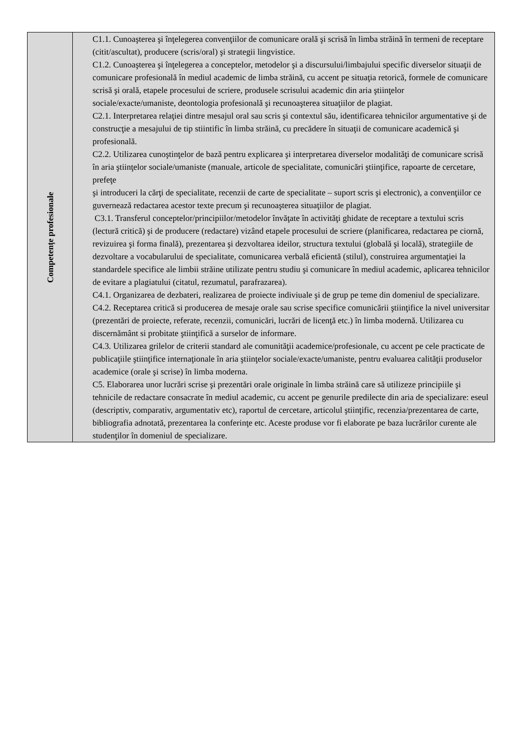| Competenţe profesionale | C1.1. Cunoaşterea şi înţelegerea convenţiilor de comunicare orală şi scrisă în limba străină în termeni de receptare (citit/ascultat), producere (scris/oral) şi strategii lingvistice. C1.2. Cunoaşterea şi înţelegerea a conceptelor, metodelor şi a discursului/limbajului specific diverselor situaţii de comunicare profesională în mediul academic de limba străină, cu accent pe situaţia retorică, formele de comunicare scrisă şi orală, etapele procesului de scriere, produsele scrisului academic din aria ştiinţelor sociale/exacte/umaniste, deontologia profesională şi recunoaşterea situaţiilor de plagiat. C2.1. Interpretarea relaţiei dintre mesajul oral sau scris şi contextul său, identificarea tehnicilor argumentative şi de construcţie a mesajului de tip stiintific în limba străină, cu precădere în situaţii de comunicare academică şi profesională. C2.2. Utilizarea cunoştinţelor de bază pentru explicarea şi interpretarea diverselor modalităţi de comunicare scrisă în aria ştiinţelor sociale/umaniste (manuale, articole de specialitate, comunicări ştiinţifice, rapoarte de cercetare, prefeţe şi introduceri la cărţi de specialitate, recenzii de carte de specialitate – suport scris şi electronic), a convenţiilor ce guvernează redactarea acestor texte precum şi recunoaşterea situaţiilor de plagiat. C3.1. Transferul conceptelor/principiilor/metodelor învăţate în activităţi ghidate de receptare a textului scris (lectură critică) şi de producere (redactare) vizând etapele procesului de scriere (planificarea, redactarea pe ciornă, revizuirea şi forma finală), prezentarea şi dezvoltarea ideilor, structura textului (globală şi locală), strategiile de dezvoltare a vocabularului de specialitate, comunicarea verbală eficientă (stilul), construirea argumentaţiei la standardele specifice ale limbii străine utilizate pentru studiu şi comunicare în mediul academic, aplicarea tehnicilor de evitare a plagiatului (citatul, rezumatul, parafrazarea). C4.1. Organizarea de dezbateri, realizarea de proiecte indiviuale şi de grup pe teme din domeniul de specializare. C4.2. Receptarea critică si producerea de mesaje orale sau scrise specifice comunicării ştiinţifice la nivel universitar (prezentări de proiecte, referate, recenzii, comunicări, lucrări de licenţă etc.) în limba modernă. Utilizarea cu discernământ si probitate ştiinţifică a surselor de informare. C4.3. Utilizarea grilelor de criterii standard ale comunităţii academice/profesionale, cu accent pe cele practicate de publicaţiile ştiinţifice internaţionale în aria ştiinţelor sociale/exacte/umaniste, pentru evaluarea calităţii produselor academice (orale şi scrise) în limba moderna. C5. Elaborarea unor lucrări scrise şi prezentări orale originale în limba străină care să utilizeze principiile şi tehnicile de redactare consacrate în mediul academic, cu accent pe genurile predilecte din aria de specializare: eseul (descriptiv, comparativ, argumentativ etc), raportul de cercetare, articolul ştiinţific, recenzia/prezentarea de carte, bibliografia adnotată, prezentarea la conferinţe etc. Aceste produse vor fi elaborate pe baza lucrărilor curente ale studenţilor în domeniul de specializare. |